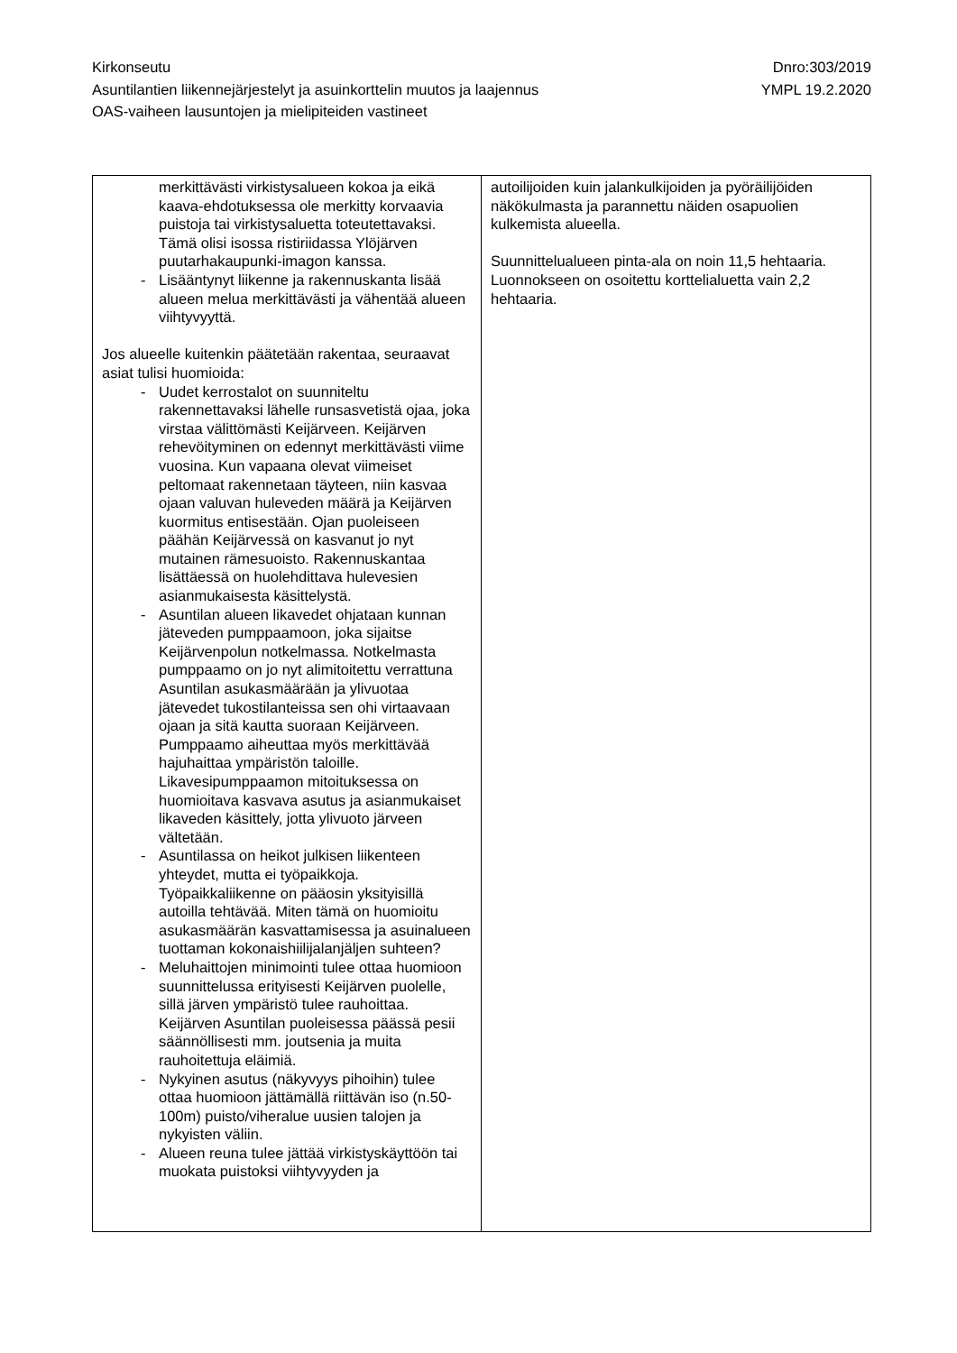Kirkonseutu
Asuntilantien liikennejärjestelyt ja asuinkorttelin muutos ja laajennus
OAS-vaiheen lausuntojen ja mielipiteiden vastineet
Dnro:303/2019
YMPL 19.2.2020
| merkittävästi virkistysalueen kokoa ja eikä kaava-ehdotuksessa ole merkitty korvaavia puistoja tai virkistysaluetta toteutettavaksi. Tämä olisi isossa ristiriidassa Ylöjärven puutarhakaupunki-imagon kanssa. - Lisääntynyt liikenne ja rakennuskanta lisää alueen melua merkittävästi ja vähentää alueen viihtyvyyttä. Jos alueelle kuitenkin päätetään rakentaa, seuraavat asiat tulisi huomioida: - Uudet kerrostalot on suunniteltu rakennettavaksi lähelle runsasvetistä ojaa, joka virstaa välittömästi Keijärveen. Keijärven rehevöityminen on edennyt merkittävästi viime vuosina. Kun vapaana olevat viimeiset peltomaat rakennetaan täyteen, niin kasvaa ojaan valuvan huleveden määrä ja Keijärven kuormitus entisestään. Ojan puoleiseen päähän Keijärvessä on kasvanut jo nyt mutainen rämesuoisto. Rakennuskantaa lisättäessä on huolehdittava hulevesien asianmukaisesta käsittelystä. - Asuntilan alueen likavedet ohjataan kunnan jäteveden pumppaamoon, joka sijaitse Keijärvenpolun notkelmassa. Notkelmasta pumppaamo on jo nyt alimitoitettu verrattuna Asuntilan asukasmäärään ja ylivuotaa jätevedet tukostilanteissa sen ohi virtaavaan ojaan ja sitä kautta suoraan Keijärveen. Pumppaamo aiheuttaa myös merkittävää hajuhaittaa ympäristön taloille. Likavesipumppaamon mitoituksessa on huomioitava kasvava asutus ja asianmukaiset likaveden käsittely, jotta ylivuoto järveen vältetään. - Asuntilassa on heikot julkisen liikenteen yhteydet, mutta ei työpaikkoja. Työpaikkaliikenne on pääosin yksityisillä autoilla tehtävää. Miten tämä on huomioitu asukasmäärän kasvattamisessa ja asuinalueen tuottaman kokonaishiilijalanjäljen suhteen? - Meluhaittojen minimointi tulee ottaa huomioon suunnittelussa erityisesti Keijärven puolelle, sillä järven ympäristö tulee rauhoittaa. Keijärven Asuntilan puoleisessa päässä pesii säännöllisesti mm. joutsenia ja muita rauhoitettuja eläimiä. - Nykyinen asutus (näkyvyys pihoihin) tulee ottaa huomioon jättämällä riittävän iso (n.50-100m) puisto/viheralue uusien talojen ja nykyisten väliin. - Alueen reuna tulee jättää virkistyskäyttöön tai muokata puistoksi viihtyvyyden ja | autoilijoiden kuin jalankulkijoiden ja pyöräilijöiden näkökulmasta ja parannettu näiden osapuolien kulkemista alueella. Suunnittelualueen pinta-ala on noin 11,5 hehtaaria. Luonnokseen on osoitettu korttelialuetta vain 2,2 hehtaaria. |